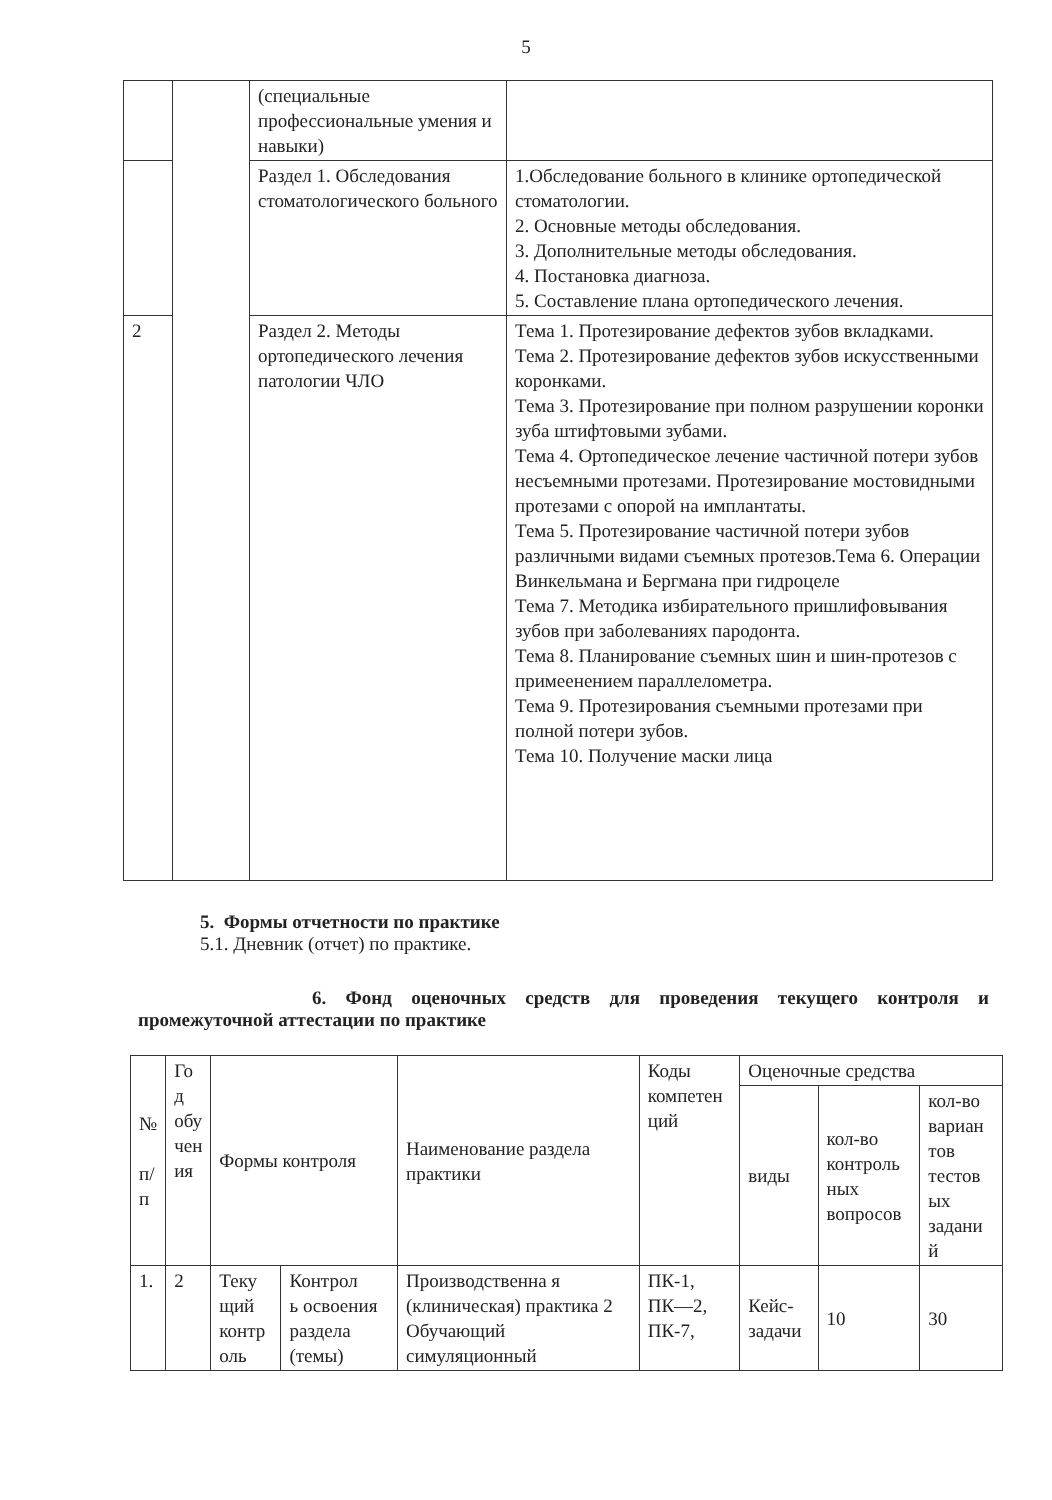5
| | | (специальные профессиональные умения и навыки) | |
| | | Раздел 1. Обследования стоматологического больного | 1.Обследование больного в клинике ортопедической стоматологии. 2. Основные методы обследования. 3. Дополнительные методы обследования. 4. Постановка диагноза. 5. Составление плана ортопедического лечения. |
| 2 | | Раздел 2. Методы ортопедического лечения патологии ЧЛО | Тема 1. Протезирование дефектов зубов вкладками. Тема 2. Протезирование дефектов зубов искусственными коронками. Тема 3. Протезирование при полном разрушении коронки зуба штифтовыми зубами. Тема 4. Ортопедическое лечение частичной потери зубов несъемными протезами. Протезирование мостовидными протезами с опорой на имплантаты. Тема 5. Протезирование частичной потери зубов различными видами съемных протезов.Тема 6. Операции Винкельмана и Бергмана при гидроцеле Тема 7. Методика избирательного пришлифовывания зубов при заболеваниях пародонта. Тема 8. Планирование съемных шин и шин-протезов с примеенением параллелометра. Тема 9. Протезирования съемными протезами при полной потери зубов. Тема 10. Получение маски лица |
5. Формы отчетности по практике
5.1. Дневник (отчет) по практике.
6. Фонд оценочных средств для проведения текущего контроля и
промежуточной аттестации по практике
| № п/ п | Го д обу чен ия | Формы контроля | | Наименование раздела практики | Коды компетен ций | Оценочные средства | | |
| --- | --- | --- | --- | --- | --- | --- | --- | --- |
| | | | | | | виды | кол-во контроль ных вопросов | кол-во вариан тов тестов ых задани й |
| 1. | 2 | Теку щий контр оль | Контрол ь освоения раздела (темы) | Производственна я (клиническая) практика 2 Обучающий симуляционный | ПК-1, ПК—2, ПК-7, | Кейс-задачи | 10 | 30 |